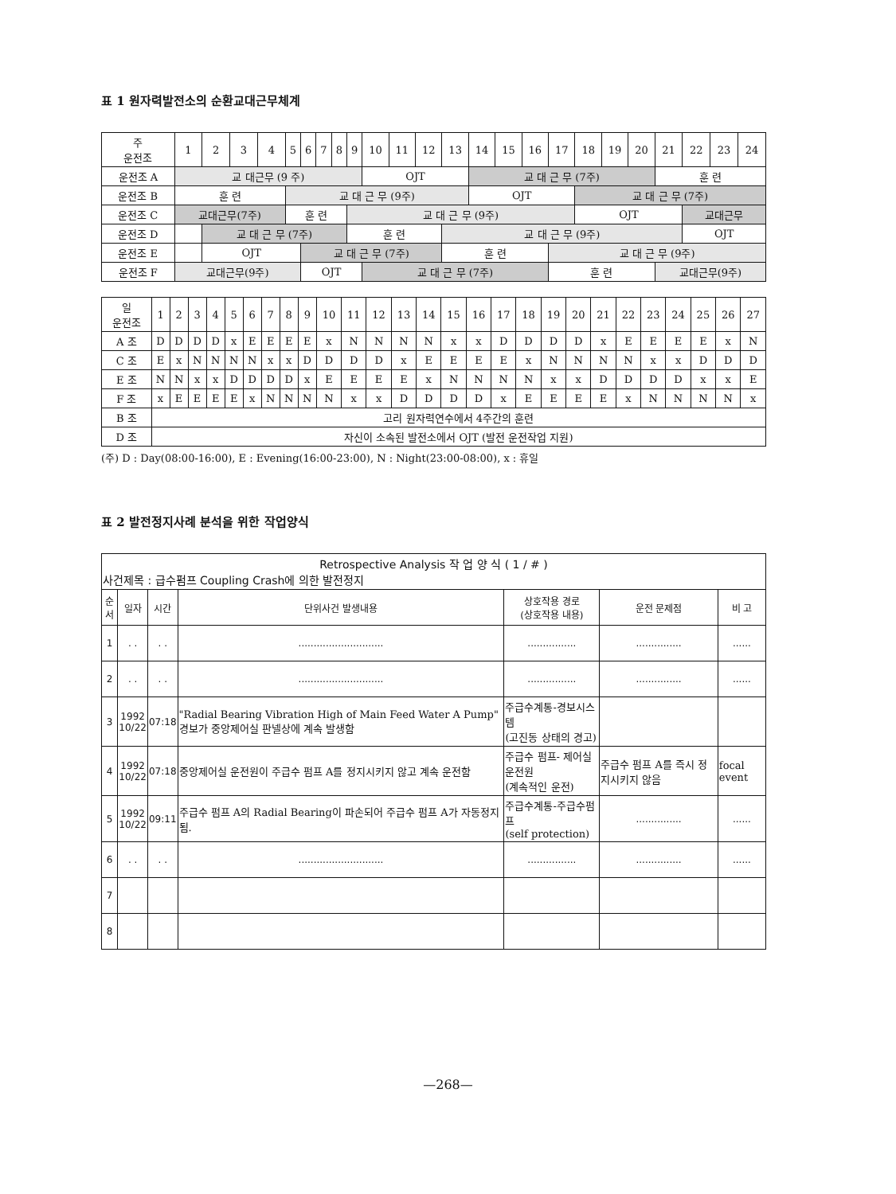표 1 원자력발전소의 순환교대근무체계
| 주 운전조 | 1 | 2 | 3 | 4 | 5 | 6 | 7 | 8 | 9 | 10 | 11 | 12 | 13 | 14 | 15 | 16 | 17 | 18 | 19 | 20 | 21 | 22 | 23 | 24 |
| 운전조 A | 교 대근무 (9 주) | | | | | | | | | OJT | | | | 교 대 근 무 (7주) | | | | | | | 훈 련 | | | |
| 운전조 B | 훈 련 | | | | 교 대 근 무 (9주) | | | | | | | | | OJT | | | | 교 대 근 무 (7주) | | | | | | |
| 운전조 C | 교대근무(7주) | | | | 훈 련 | | | | 교 대 근 무 (9주) | | | | | | | | | OJT | | | | 교대근무 | | |
| 운전조 D | | 교 대 근 무 (7주) | | | | | | | 훈 련 | | | | 교 대 근 무 (9주) | | | | | | | | | OJT | | |
| 운전조 E | | OJT | | | | 교 대 근 무 (7주) | | | | | | | 훈 련 | | | | 교 대 근 무 (9주) | | | | | | | |
| 운전조 F | 교대근무(9주) | | | | | OJT | | | | 교 대 근 무 (7주) | | | | | | | 훈 련 | | | | 교대근무(9주) | | | |
| 일 운전조 | 1 | 2 | 3 | 4 | 5 | 6 | 7 | 8 | 9 | 10 | 11 | 12 | 13 | 14 | 15 | 16 | 17 | 18 | 19 | 20 | 21 | 22 | 23 | 24 | 25 | 26 | 27 |
| A 조 | D | D | D | D | x | E | E | E | E | x | N | N | N | N | x | x | D | D | D | D | x | E | E | E | E | x | N |
| C 조 | E | x | N | N | N | N | x | x | D | D | D | D | x | E | E | E | E | x | N | N | N | N | x | x | D | D | D |
| E 조 | N | N | x | x | D | D | D | D | x | E | E | E | E | x | N | N | N | N | x | x | D | D | D | D | x | x | E |
| F 조 | x | E | E | E | E | x | N | N | N | N | x | x | D | D | D | D | x | E | E | E | E | x | N | N | N | N | x |
| B 조 | 고리 원자력연수에서 4주간의 훈련 | | | | | | | | | | | | | | | | | | | | | | | | | | |
| D 조 | 자신이 소속된 발전소에서 OJT (발전 운전작업 지원) | | | | | | | | | | | | | | | | | | | | | | | | | | |
(주) D : Day(08:00-16:00), E : Evening(16:00-23:00), N : Night(23:00-08:00), x : 휴일
표 2 발전정지사례 분석을 위한 작업양식
| Retrospective Analysis 작 업 양 식 ( 1 / # ) 사건제목 : 급수펌프 Coupling Crash에 의한 발전정지 | | | | | | |
| 순서 | 일자 | 시간 | 단위사건 발생내용 | 상호작용 경로 (상호작용 내용) | 운전 문제점 | 비 고 |
| 1 | . . | . . | ............................ | ................ | ............... | ...... |
| 2 | . . | . . | ............................ | ................ | ............... | ...... |
| 3 | 1992 10/22 | 07:18 | "Radial Bearing Vibration High of Main Feed Water A Pump" 경보가 중앙제어실 판넬상에 계속 발생함 | 주급수계통-경보시스템 (고진동 상태의 경고) | | |
| 4 | 1992 10/22 | 07:18 | 중앙제어실 운전원이 주급수 펌프 A를 정지시키지 않고 계속 운전함 | 주급수 펌프- 제어실 운전원 (계속적인 운전) | 주급수 펌프 A를 즉시 정지시키지 않음 | focal event |
| 5 | 1992 10/22 | 09:11 | 주급수 펌프 A의 Radial Bearing이 파손되어 주급수 펌프 A가 자동정지됨. | 주급수계통-주급수펌프 (self protection) | ............... | ...... |
| 6 | . . | . . | ............................ | ................ | ............... | ...... |
| 7 | | | | | | |
| 8 | | | | | | |
—268—